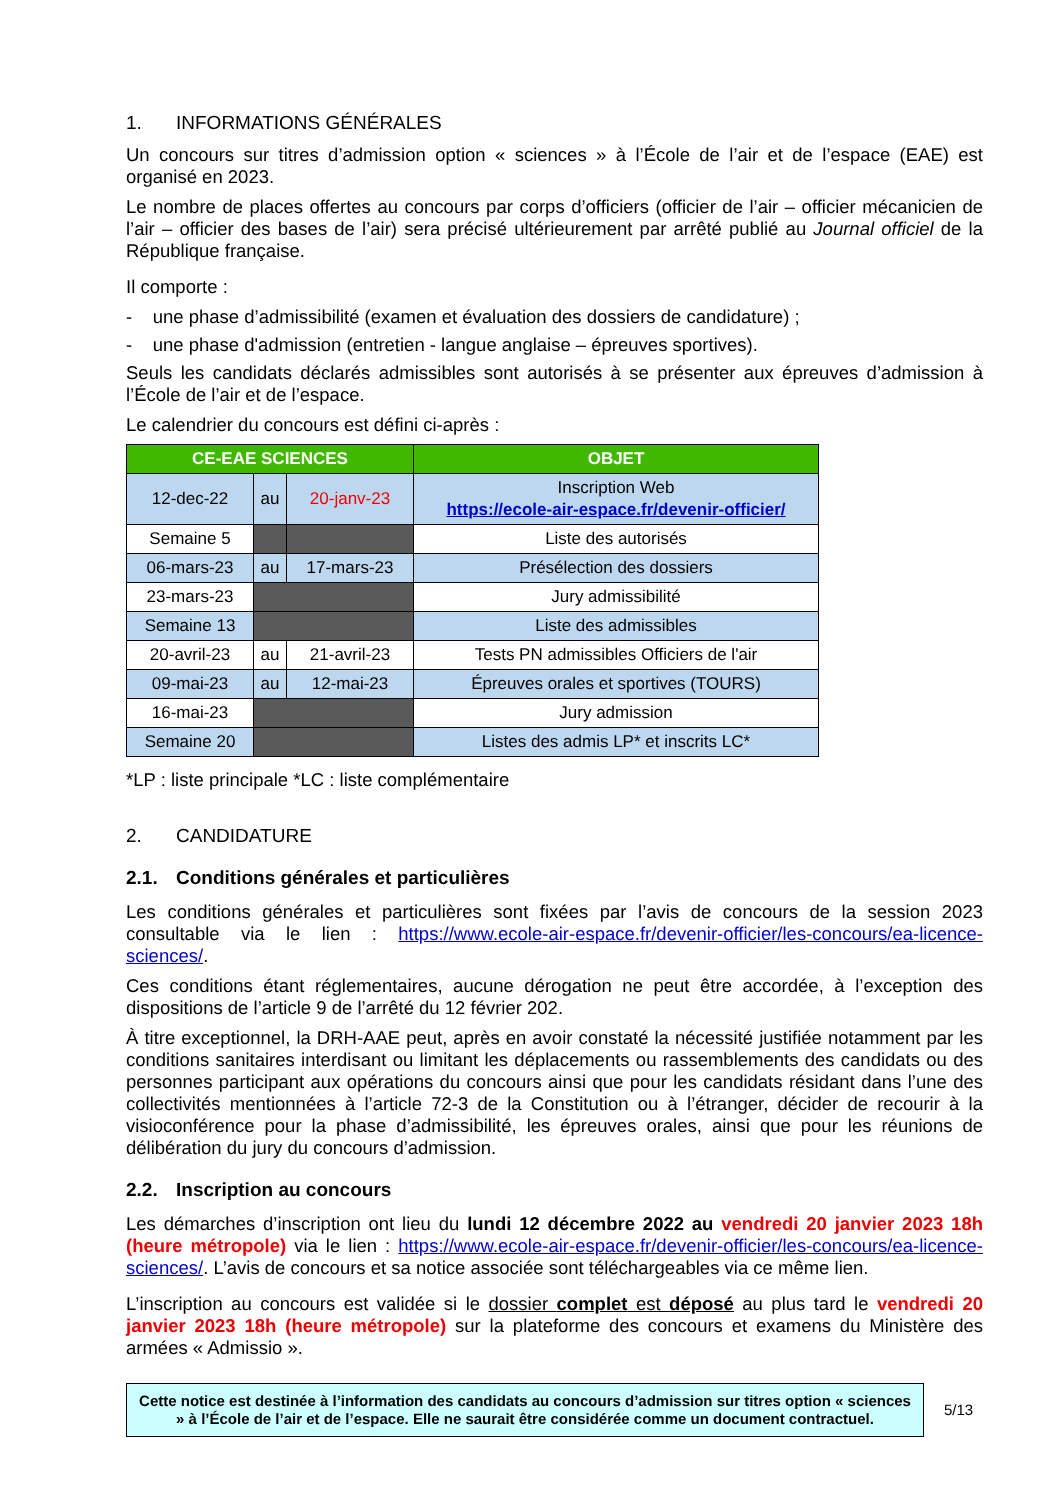1. INFORMATIONS GÉNÉRALES
Un concours sur titres d’admission option « sciences » à l’École de l’air et de l’espace (EAE) est organisé en 2023.
Le nombre de places offertes au concours par corps d’officiers (officier de l’air – officier mécanicien de l’air – officier des bases de l’air) sera précisé ultérieurement par arrêté publié au Journal officiel de la République française.
Il comporte :
- une phase d’admissibilité (examen et évaluation des dossiers de candidature) ;
- une phase d'admission (entretien - langue anglaise – épreuves sportives).
Seuls les candidats déclarés admissibles sont autorisés à se présenter aux épreuves d’admission à l’École de l’air et de l’espace.
Le calendrier du concours est défini ci-après :
| CE-EAE SCIENCES | | | OBJET |
| --- | --- | --- | --- |
| 12-dec-22 | au | 20-janv-23 | Inscription Web https://ecole-air-espace.fr/devenir-officier/ |
| Semaine 5 | | | Liste des autorisés |
| 06-mars-23 | au | 17-mars-23 | Présélection des dossiers |
| 23-mars-23 | | | Jury admissibilité |
| Semaine 13 | | | Liste des admissibles |
| 20-avril-23 | au | 21-avril-23 | Tests PN admissibles Officiers de l'air |
| 09-mai-23 | au | 12-mai-23 | Épreuves orales et sportives (TOURS) |
| 16-mai-23 | | | Jury admission |
| Semaine 20 | | | Listes des admis LP* et inscrits LC* |
*LP : liste principale *LC : liste complémentaire
2. CANDIDATURE
2.1. Conditions générales et particulières
Les conditions générales et particulières sont fixées par l’avis de concours de la session 2023 consultable via le lien : https://www.ecole-air-espace.fr/devenir-officier/les-concours/ea-licence-sciences/.
Ces conditions étant réglementaires, aucune dérogation ne peut être accordée, à l’exception des dispositions de l’article 9 de l’arrêté du 12 février 202.
À titre exceptionnel, la DRH-AAE peut, après en avoir constaté la nécessité justifiée notamment par les conditions sanitaires interdisant ou limitant les déplacements ou rassemblements des candidats ou des personnes participant aux opérations du concours ainsi que pour les candidats résidant dans l’une des collectivités mentionnées à l’article 72-3 de la Constitution ou à l’étranger, décider de recourir à la visioconférence pour la phase d’admissibilité, les épreuves orales, ainsi que pour les réunions de délibération du jury du concours d’admission.
2.2. Inscription au concours
Les démarches d’inscription ont lieu du lundi 12 décembre 2022 au vendredi 20 janvier 2023 18h (heure métropole) via le lien : https://www.ecole-air-espace.fr/devenir-officier/les-concours/ea-licence-sciences/. L’avis de concours et sa notice associée sont téléchargeables via ce même lien.
L’inscription au concours est validée si le dossier complet est déposé au plus tard le vendredi 20 janvier 2023 18h (heure métropole) sur la plateforme des concours et examens du Ministère des armées « Admissio ».
Cette notice est destinée à l’information des candidats au concours d’admission sur titres option « sciences » à l’École de l’air et de l’espace. Elle ne saurait être considérée comme un document contractuel.
5/13